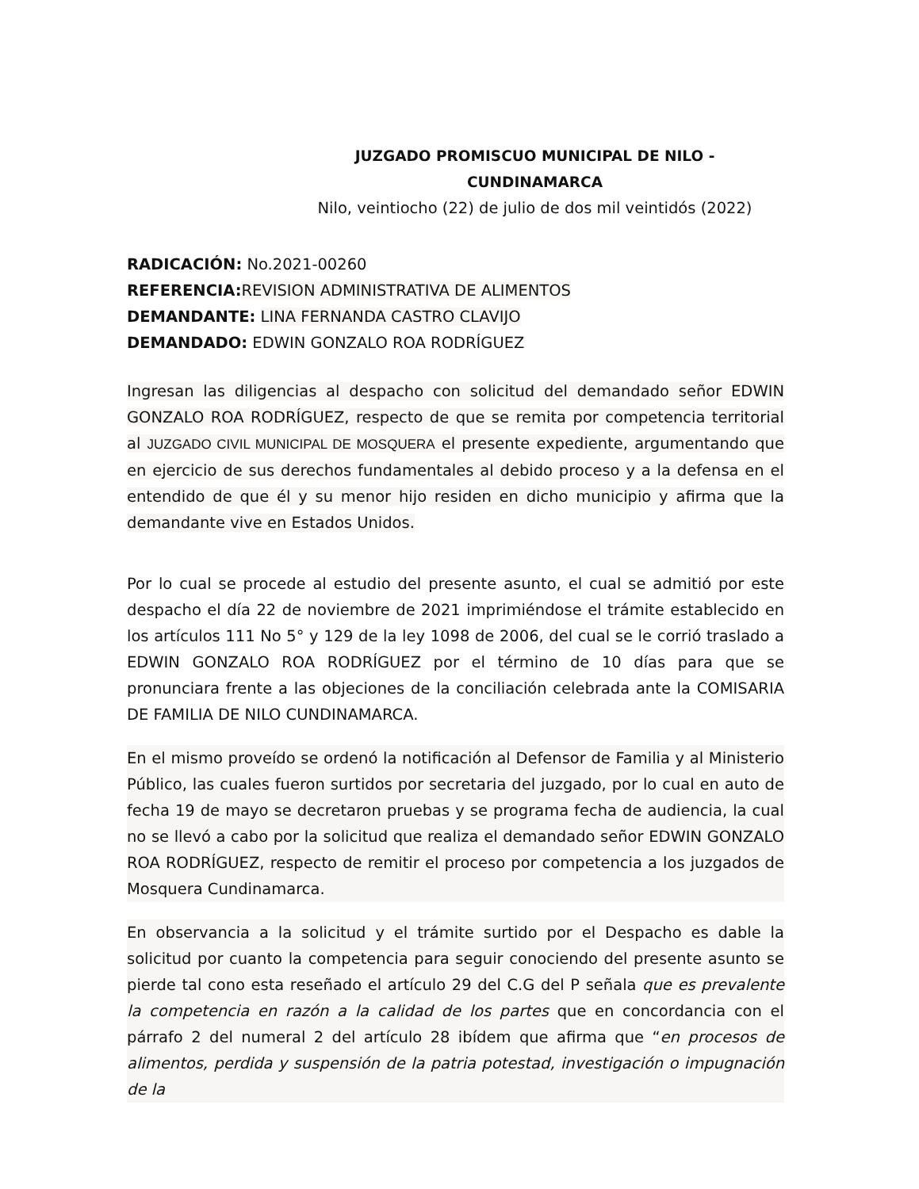JUZGADO PROMISCUO MUNICIPAL DE NILO - CUNDINAMARCA
Nilo, veintiocho (22) de julio de dos mil veintidós (2022)
RADICACIÓN: No.2021-00260
REFERENCIA: REVISION ADMINISTRATIVA DE ALIMENTOS
DEMANDANTE: LINA FERNANDA CASTRO CLAVIJO
DEMANDADO: EDWIN GONZALO ROA RODRÍGUEZ
Ingresan las diligencias al despacho con solicitud del demandado señor EDWIN GONZALO ROA RODRÍGUEZ, respecto de que se remita por competencia territorial al JUZGADO CIVIL MUNICIPAL DE MOSQUERA el presente expediente, argumentando que en ejercicio de sus derechos fundamentales al debido proceso y a la defensa en el entendido de que él y su menor hijo residen en dicho municipio y afirma que la demandante vive en Estados Unidos.
Por lo cual se procede al estudio del presente asunto, el cual se admitió por este despacho el día 22 de noviembre de 2021 imprimiéndose el trámite establecido en los artículos 111 No 5° y 129 de la ley 1098 de 2006, del cual se le corrió traslado a EDWIN GONZALO ROA RODRÍGUEZ por el término de 10 días para que se pronunciara frente a las objeciones de la conciliación celebrada ante la COMISARIA DE FAMILIA DE NILO CUNDINAMARCA.
En el mismo proveído se ordenó la notificación al Defensor de Familia y al Ministerio Público, las cuales fueron surtidos por secretaria del juzgado, por lo cual en auto de fecha 19 de mayo se decretaron pruebas y se programa fecha de audiencia, la cual no se llevó a cabo por la solicitud que realiza el demandado señor EDWIN GONZALO ROA RODRÍGUEZ, respecto de remitir el proceso por competencia a los juzgados de Mosquera Cundinamarca.
En observancia a la solicitud y el trámite surtido por el Despacho es dable la solicitud por cuanto la competencia para seguir conociendo del presente asunto se pierde tal cono esta reseñado el artículo 29 del C.G del P señala que es prevalente la competencia en razón a la calidad de los partes que en concordancia con el párrafo 2 del numeral 2 del artículo 28 ibídem que afirma que “en procesos de alimentos, perdida y suspensión de la patria potestad, investigación o impugnación de la